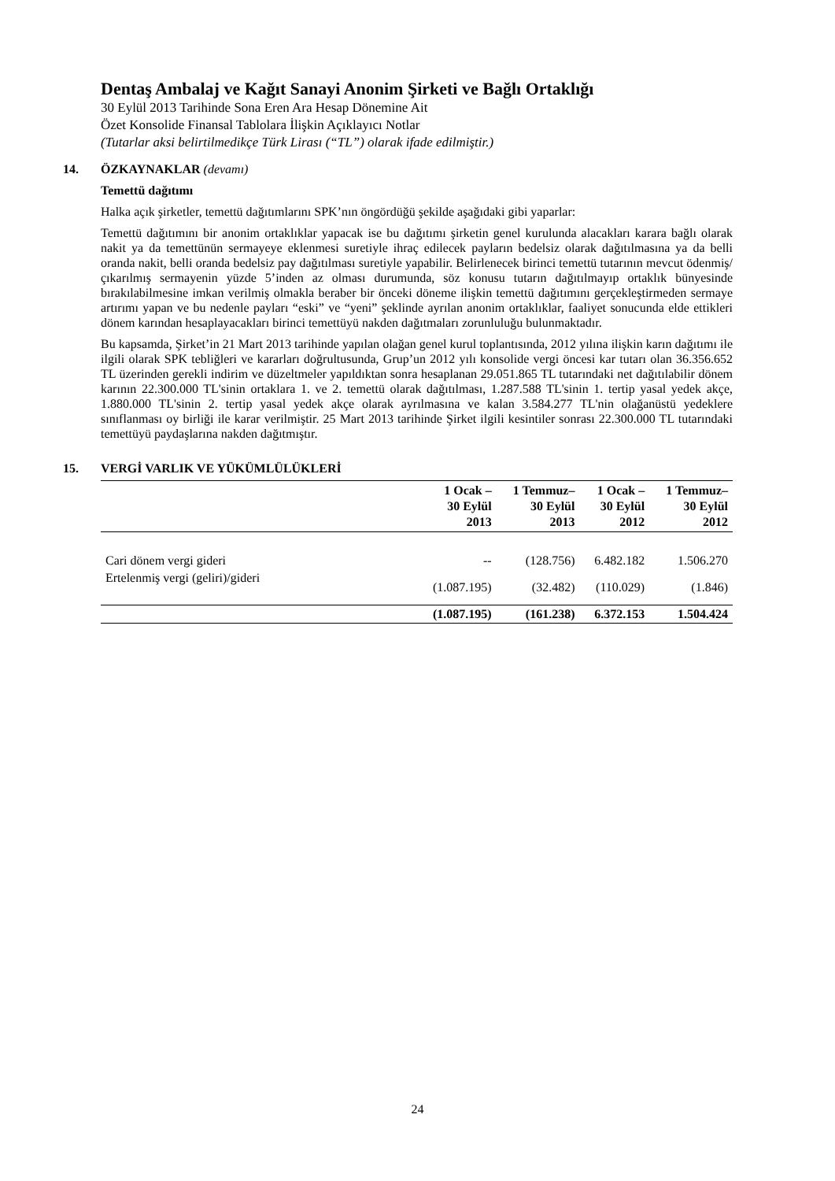Dentaş Ambalaj ve Kağıt Sanayi Anonim Şirketi ve Bağlı Ortaklığı
30 Eylül 2013 Tarihinde Sona Eren Ara Hesap Dönemine Ait
Özet Konsolide Finansal Tablolara İlişkin Açıklayıcı Notlar
(Tutarlar aksi belirtilmedikçe Türk Lirası (“TL”) olarak ifade edilmiştir.)
14. ÖZKAYNAKLAR (devamı)
Temettü dağıtımı
Halka açık şirketler, temettü dağıtımlarını SPK’nın öngördüğü şekilde aşağıdaki gibi yaparlar:
Temettü dağıtımını bir anonim ortaklıklar yapacak ise bu dağıtımı şirketin genel kurulunda alacakları karara bağlı olarak nakit ya da temettünün sermayeye eklenmesi suretiyle ihraç edilecek payların bedelsiz olarak dağıtılmasına ya da belli oranda nakit, belli oranda bedelsiz pay dağıtılması suretiyle yapabilir. Belirlenecek birinci temettü tutarının mevcut ödenmiş/çıkarılmış sermayenin yüzde 5’inden az olması durumunda, söz konusu tutarın dağıtılmayıp ortaklık bünyesinde bırakılabilmesine imkan verilmiş olmakla beraber bir önceki döneme ilişkin temettü dağıtımını gerçekleştirmeden sermaye artırımı yapan ve bu nedenle payları “eski” ve “yeni” şeklinde ayrılan anonim ortaklıklar, faaliyet sonucunda elde ettikleri dönem karından hesaplayacakları birinci temettüyü nakden dağıtmaları zorunluluğu bulunmaktadır.
Bu kapsamda, Şirket’in 21 Mart 2013 tarihinde yapılan olağan genel kurul toplantısında, 2012 yılına ilişkin karın dağıtımı ile ilgili olarak SPK tebliğleri ve kararları doğrultusunda, Grup’un 2012 yılı konsolide vergi öncesi kar tutarı olan 36.356.652 TL üzerinden gerekli indirim ve düzeltmeler yapıldıktan sonra hesaplanan 29.051.865 TL tutarındaki net dağıtılabilir dönem karının 22.300.000 TL'sinin ortaklara 1. ve 2. temettü olarak dağıtılması, 1.287.588 TL'sinin 1. tertip yasal yedek akçe, 1.880.000 TL'sinin 2. tertip yasal yedek akçe olarak ayrılmasına ve kalan 3.584.277 TL'nin olağanüstü yedeklere sınıflanması oy birliği ile karar verilmiştir. 25 Mart 2013 tarihinde Şirket ilgili kesintiler sonrası 22.300.000 TL tutarındaki temettüyü paydaşlarına nakden dağıtmıştır.
15. VERGİ VARLIK VE YÜKÜMLÜLÜKLERİ
| | 1 Ocak – 30 Eylül 2013 | 1 Temmuz– 30 Eylül 2013 | 1 Ocak – 30 Eylül 2012 | 1 Temmuz– 30 Eylül 2012 |
| --- | --- | --- | --- | --- |
| Cari dönem vergi gideri | -- | (128.756) | 6.482.182 | 1.506.270 |
| Ertelenmiş vergi (geliri)/gideri | (1.087.195) | (32.482) | (110.029) | (1.846) |
| | (1.087.195) | (161.238) | 6.372.153 | 1.504.424 |
24